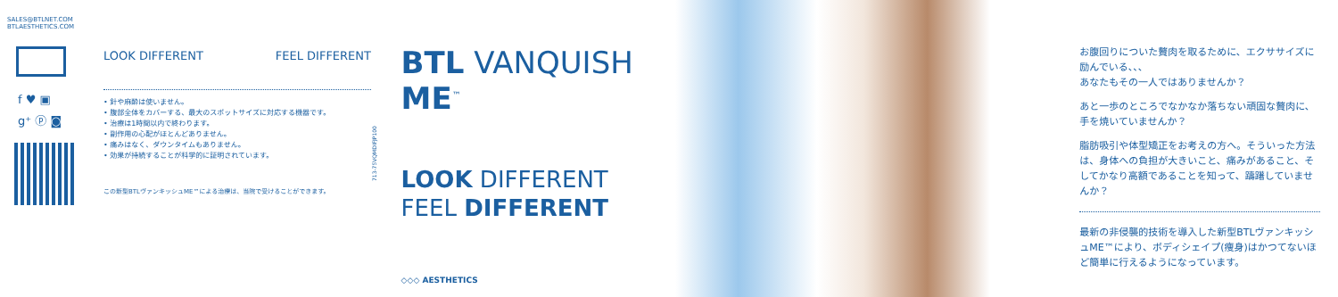SALES@BTLNET.COM
BTLAESTHETICS.COM
f ♥ ▣
g⁺ ⓟ ◙
LOOK DIFFERENT FEEL DIFFERENT
• 針や麻酔は使いません。
• 腹部全体をカバーする、最大のスポットサイズに対応する機器です。
• 治療は1時間以内で終わります。
• 副作用の心配がほとんどありません。
• 痛みはなく、ダウンタイムもありません。
• 効果が持続することが科学的に証明されています。
この新型BTLヴァンキッシュME™による治療は、当院で受けることができます。
713-75VQMDIFJP100
BTL VANQUISH ME<sup>™</sup>
LOOK DIFFERENT
FEEL DIFFERENT
◇◇◇ AESTHETICS
お腹回りについた贅肉を取るために、エクササイズに励んでいる、、、
あなたもその一人ではありませんか？
あと一歩のところでなかなか落ちない頑固な贅肉に、手を焼いていませんか？
脂肪吸引や体型矯正をお考えの方へ。そういった方法は、身体への負担が大きいこと、痛みがあること、そしてかなり高額であることを知って、躊躇していませんか？
最新の非侵襲的技術を導入した新型BTLヴァンキッシュME™により、ボディシェイプ(痩身)はかつてないほど簡単に行えるようになっています。